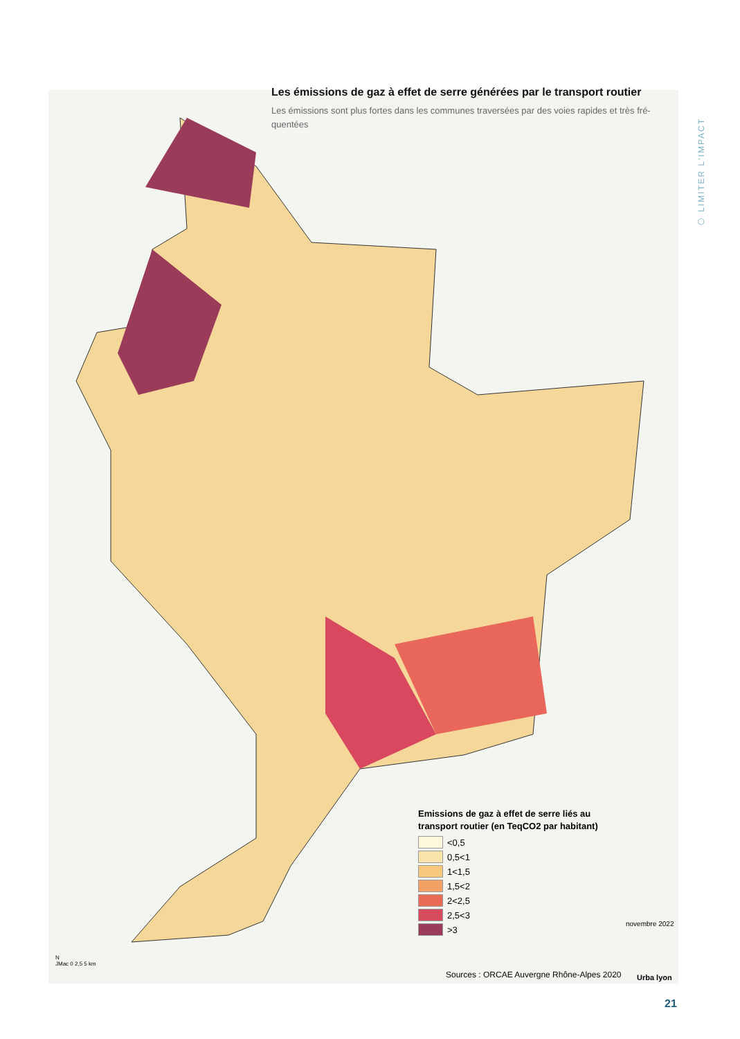Les émissions de gaz à effet de serre générées par le transport routier
Les émissions sont plus fortes dans les communes traversées par des voies rapides et très fré-quentées
⬡ LIMITER L'IMPACT
Emissions de gaz à effet de serre liés au transport routier (en TeqCO2 par habitant)
<0,5
0,5<1
1<1,5
1,5<2
2<2,5
2,5<3
>3
N
JMac 0 2,5 5 km
novembre 2022
Sources : ORCAE Auvergne Rhône-Alpes 2020
Urba lyon
21